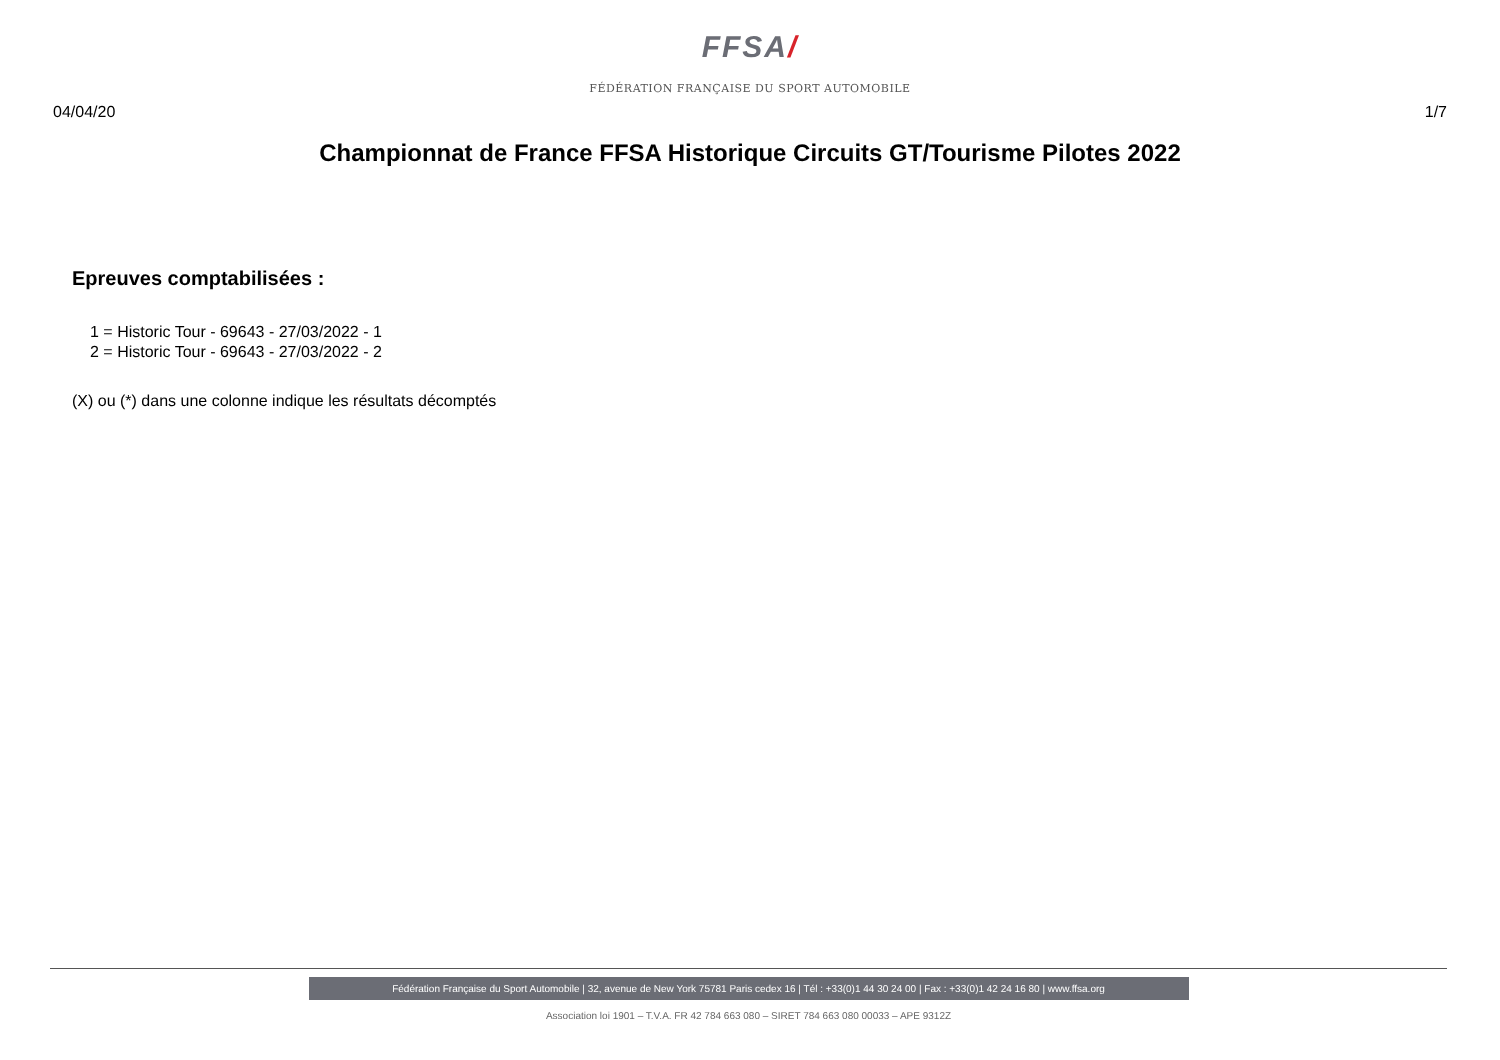FFSA/
FÉDÉRATION FRANÇAISE DU SPORT AUTOMOBILE
04/04/20 1/7
Championnat de France FFSA Historique Circuits GT/Tourisme Pilotes 2022
Epreuves comptabilisées :
1 = Historic Tour - 69643 - 27/03/2022 - 1
2 = Historic Tour - 69643 - 27/03/2022 - 2
(X) ou (*) dans une colonne indique les résultats décomptés
Fédération Française du Sport Automobile | 32, avenue de New York 75781 Paris cedex 16 | Tél : +33(0)1 44 30 24 00 | Fax : +33(0)1 42 24 16 80 | www.ffsa.org
Association loi 1901 – T.V.A. FR 42 784 663 080 – SIRET 784 663 080 00033 – APE 9312Z